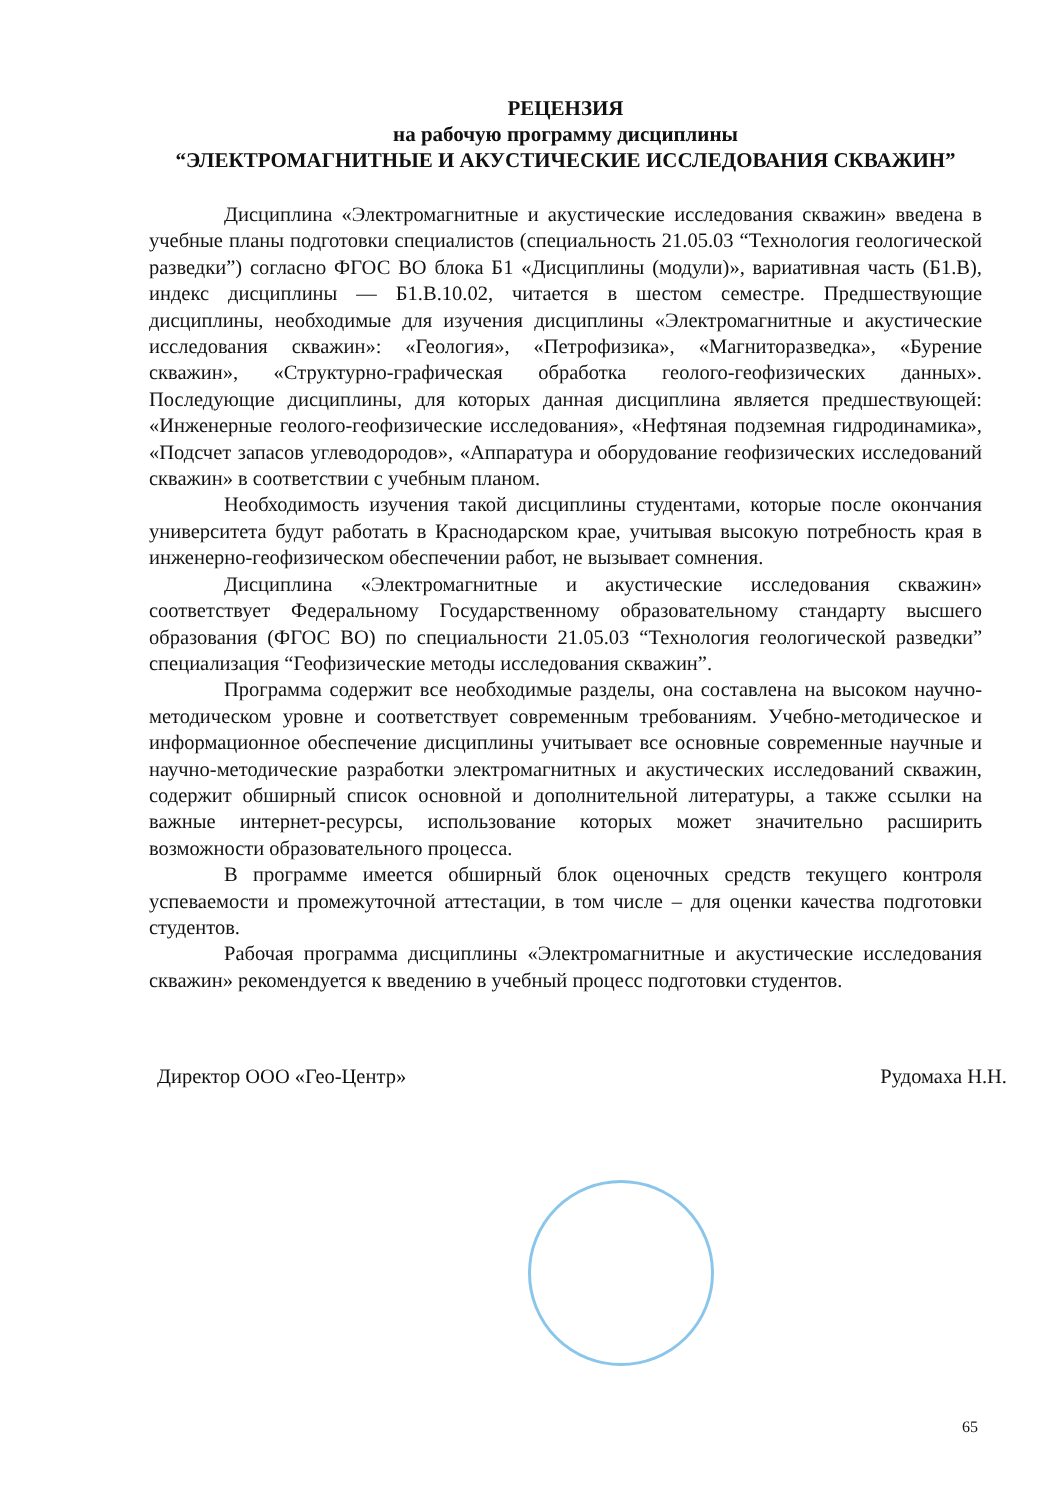РЕЦЕНЗИЯ
на рабочую программу дисциплины
“ЭЛЕКТРОМАГНИТНЫЕ И АКУСТИЧЕСКИЕ ИССЛЕДОВАНИЯ СКВАЖИН”
Дисциплина «Электромагнитные и акустические исследования скважин» введена в учебные планы подготовки специалистов (специальность 21.05.03 “Технология геологической разведки”) согласно ФГОС ВО блока Б1 «Дисциплины (модули)», вариативная часть (Б1.В), индекс дисциплины — Б1.В.10.02, читается в шестом семестре. Предшествующие дисциплины, необходимые для изучения дисциплины «Электромагнитные и акустические исследования скважин»: «Геология», «Петрофизика», «Магниторазведка», «Бурение скважин», «Структурно-графическая обработка геолого-геофизических данных». Последующие дисциплины, для которых данная дисциплина является предшествующей: «Инженерные геолого-геофизические исследования», «Нефтяная подземная гидродинамика», «Подсчет запасов углеводородов», «Аппаратура и оборудование геофизических исследований скважин» в соответствии с учебным планом.
Необходимость изучения такой дисциплины студентами, которые после окончания университета будут работать в Краснодарском крае, учитывая высокую потребность края в инженерно-геофизическом обеспечении работ, не вызывает сомнения.
Дисциплина «Электромагнитные и акустические исследования скважин» соответствует Федеральному Государственному образовательному стандарту высшего образования (ФГОС ВО) по специальности 21.05.03 “Технология геологической разведки” специализация “Геофизические методы исследования скважин”.
Программа содержит все необходимые разделы, она составлена на высоком научно-методическом уровне и соответствует современным требованиям. Учебно-методическое и информационное обеспечение дисциплины учитывает все основные современные научные и научно-методические разработки электромагнитных и акустических исследований скважин, содержит обширный список основной и дополнительной литературы, а также ссылки на важные интернет-ресурсы, использование которых может значительно расширить возможности образовательного процесса.
В программе имеется обширный блок оценочных средств текущего контроля успеваемости и промежуточной аттестации, в том числе – для оценки качества подготовки студентов.
Рабочая программа дисциплины «Электромагнитные и акустические исследования скважин» рекомендуется к введению в учебный процесс подготовки студентов.
Директор ООО «Гео-Центр» Рудомаха Н.Н.
65